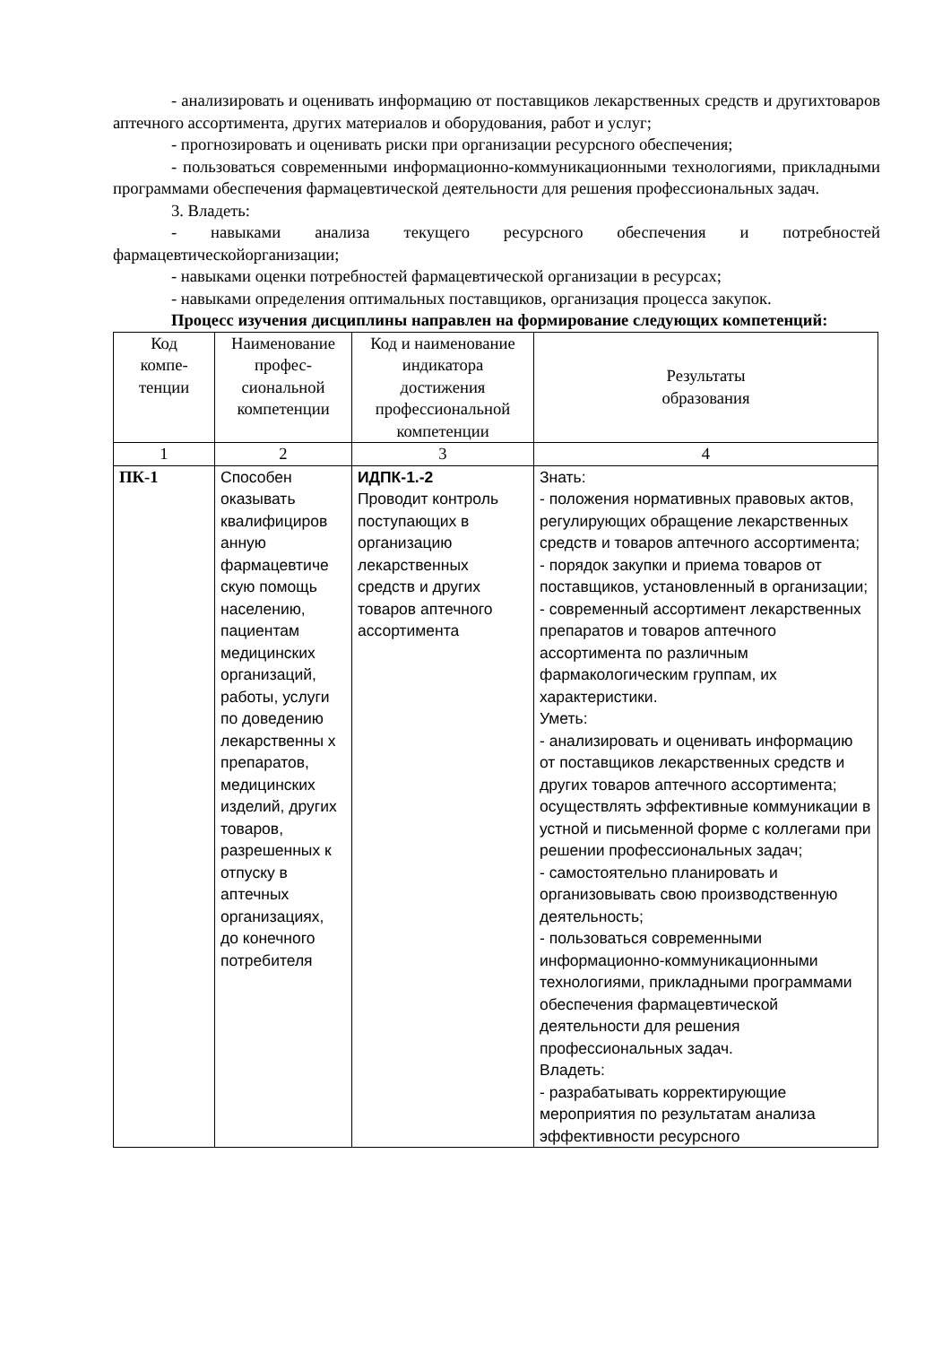- анализировать и оценивать информацию от поставщиков лекарственных средств и другихтоваров аптечного ассортимента, других материалов и оборудования, работ и услуг;
- прогнозировать и оценивать риски при организации ресурсного обеспечения;
- пользоваться современными информационно-коммуникационными технологиями, прикладными программами обеспечения фармацевтической деятельности для решения профессиональных задач.
3. Владеть:
- навыками анализа текущего ресурсного обеспечения и потребностей фармацевтическойорганизации;
- навыками оценки потребностей фармацевтической организации в ресурсах;
- навыками определения оптимальных поставщиков, организация процесса закупок.
Процесс изучения дисциплины направлен на формирование следующих компетенций:
| Код компе- тенции | Наименование профес- сиональной компетенции | Код и наименование индикатора достижения профессиональной компетенции | Результаты образования |
| 1 | 2 | 3 | 4 |
| ПК-1 | Способен оказывать квалифициров анную фармацевтиче скую помощь населению, пациентам медицинских организаций, работы, услуги по доведению лекарственны х препаратов, медицинских изделий, других товаров, разрешенных к отпуску в аптечных организациях, до конечного потребителя | ИДПК-1.-2 Проводит контроль поступающих в организацию лекарственных средств и других товаров аптечного ассортимента | Знать: - положения нормативных правовых актов, регулирующих обращение лекарственных средств и товаров аптечного ассортимента; - порядок закупки и приема товаров от поставщиков, установленный в организации; - современный ассортимент лекарственных препаратов и товаров аптечного ассортимента по различным фармакологическим группам, их характеристики. Уметь: - анализировать и оценивать информацию от поставщиков лекарственных средств и других товаров аптечного ассортимента; осуществлять эффективные коммуникации в устной и письменной форме с коллегами при решении профессиональных задач; - самостоятельно планировать и организовывать свою производственную деятельность; - пользоваться современными информационно-коммуникационными технологиями, прикладными программами обеспечения фармацевтической деятельности для решения профессиональных задач. Владеть: - разрабатывать корректирующие мероприятия по результатам анализа эффективности ресурсного |